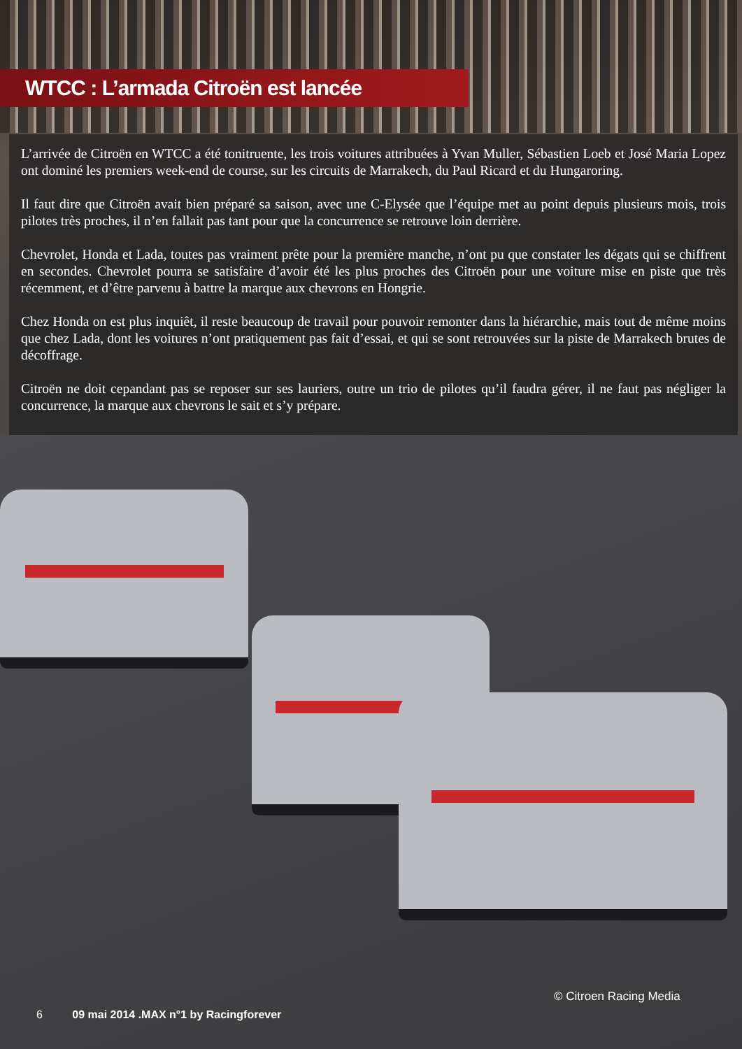WTCC : L’armada Citroën est lancée
L’arrivée de Citroën en WTCC a été tonitruente, les trois voitures attribuées à Yvan Muller, Sébastien Loeb et José Maria Lopez ont dominé les premiers week-end de course, sur les circuits de Marrakech, du Paul Ricard et du Hungaroring.
Il faut dire que Citroën avait bien préparé sa saison, avec une C-Elysée que l’équipe met au point depuis plusieurs mois, trois pilotes très proches, il n’en fallait pas tant pour que la concurrence se retrouve loin derrière.
Chevrolet, Honda et Lada, toutes pas vraiment prête pour la première manche, n’ont pu que constater les dégats qui se chiffrent en secondes. Chevrolet pourra se satisfaire d’avoir été les plus proches des Citroën pour une voiture mise en piste que très récemment, et d’être parvenu à battre la marque aux chevrons en Hongrie.
Chez Honda on est plus inquiêt, il reste beaucoup de travail pour pouvoir remonter dans la hiérarchie, mais tout de même moins que chez Lada, dont les voitures n’ont pratiquement pas fait d’essai, et qui se sont retrouvées sur la piste de Marrakech brutes de décoffrage.
Citroën ne doit cepandant pas se reposer sur ses lauriers, outre un trio de pilotes qu’il faudra gérer, il ne faut pas négliger la concurrence, la marque aux chevrons le sait et s’y prépare.
© Citroen Racing Media
6 09 mai 2014 .MAX n°1 by Racingforever